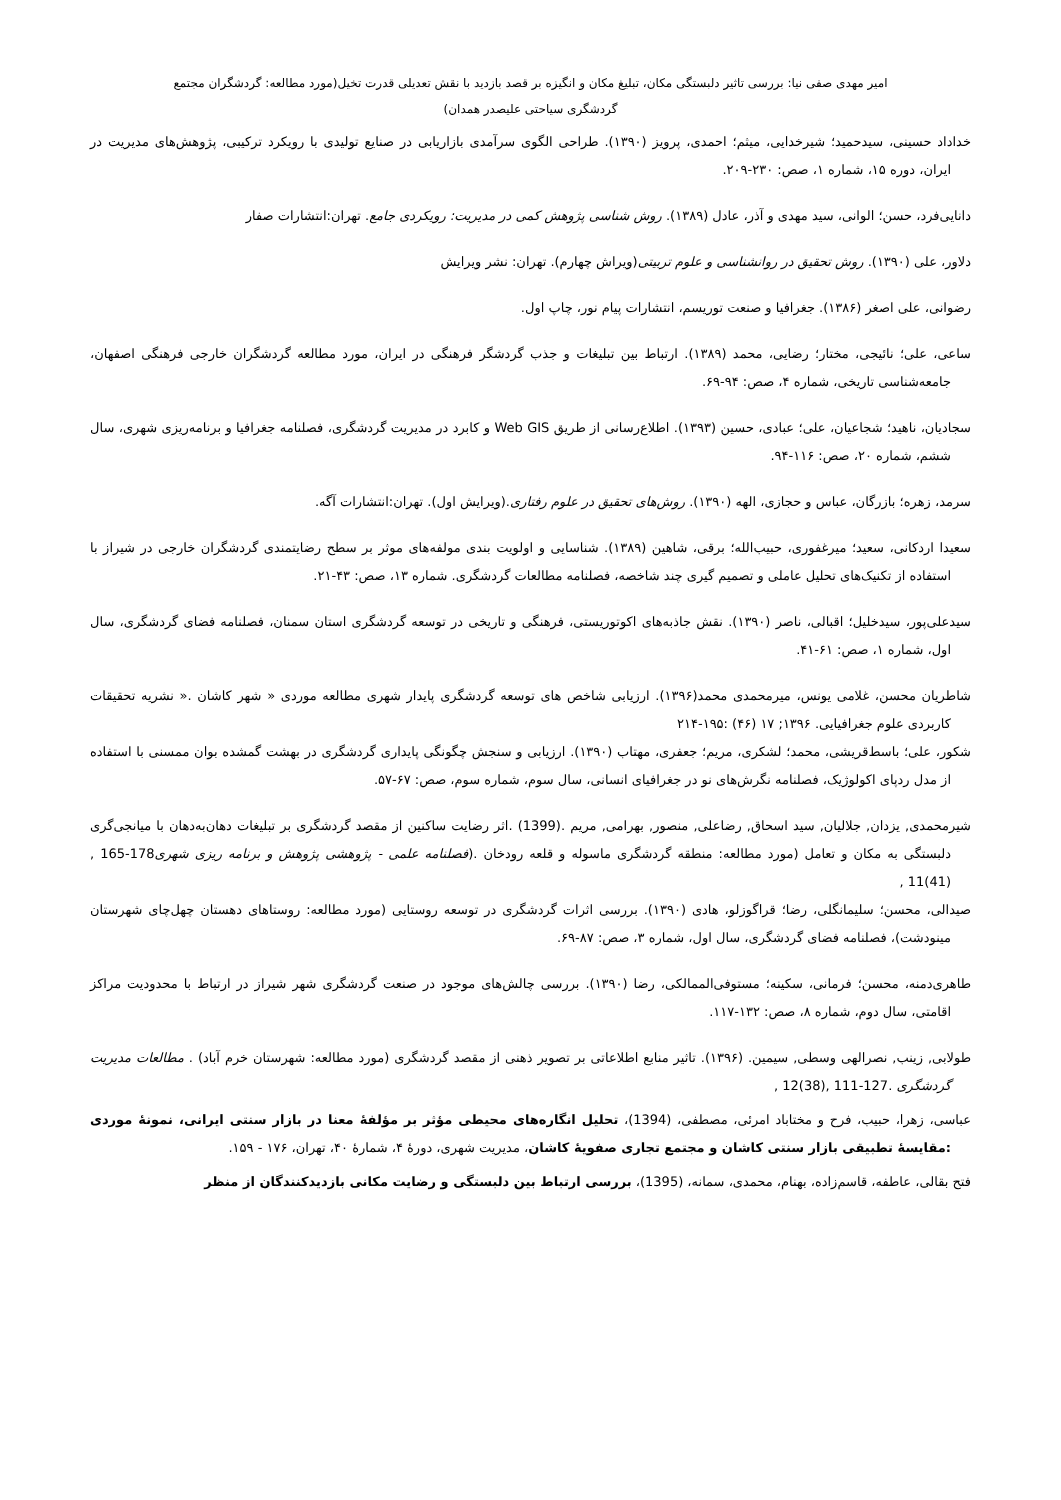امیر مهدی صفی نیا: بررسی تاثیر دلبستگی مکان، تبلیغ مکان و انگیزه بر قصد بازدید با نقش تعدیلی قدرت تخیل(مورد مطالعه: گردشگران مجتمع گردشگری سیاحتی علیصدر همدان)
خداداد حسینی، سیدحمید؛ شیرخدایی، میثم؛ احمدی، پرویز (۱۳۹۰). طراحی الگوی سرآمدی بازاریابی در صنایع تولیدی با رویکرد ترکیبی، پژوهش‌های مدیریت در ایران، دوره ۱۵، شماره ۱، صص: ۲۳۰-۲۰۹.
دانایی‌فرد، حسن؛ الوانی، سید مهدی و آذر، عادل (۱۳۸۹). روش شناسی پژوهش کمی در مدیریت: رویکردی جامع. تهران:انتشارات صفار
دلاور، علی (۱۳۹۰). روش تحقیق در روانشناسی و علوم تربیتی(ویراش چهارم). تهران: نشر ویرایش
رضوانی، علی اصغر (۱۳۸۶). جغرافیا و صنعت توریسم، انتشارات پیام نور، چاپ اول.
ساعی، علی؛ نائیجی، مختار؛ رضایی، محمد (۱۳۸۹). ارتباط بین تبلیغات و جذب گردشگر فرهنگی در ایران، مورد مطالعه گردشگران خارجی فرهنگی اصفهان، جامعه‌شناسی تاریخی، شماره ۴، صص: ۹۴-۶۹.
سجادیان، ناهید؛ شجاعیان، علی؛ عبادی، حسین (۱۳۹۳). اطلاع‌رسانی از طریق Web GIS و کابرد در مدیریت گردشگری، فصلنامه جغرافیا و برنامه‌ریزی شهری، سال ششم، شماره ۲۰، صص: ۱۱۶-۹۴.
سرمد، زهره؛ بازرگان، عباس و حجازی، الهه (۱۳۹۰). روش‌های تحقیق در علوم رفتاری.(ویرایش اول). تهران:انتشارات آگه.
سعیدا اردکانی، سعید؛ میرغفوری، حبیب‌الله؛ برقی، شاهین (۱۳۸۹). شناسایی و اولویت بندی مولفه‌های موثر بر سطح رضایتمندی گردشگران خارجی در شیراز با استفاده از تکنیک‌های تحلیل عاملی و تصمیم گیری چند شاخصه، فصلنامه مطالعات گردشگری. شماره ۱۳، صص: ۴۳-۲۱.
سیدعلی‌پور، سیدخلیل؛ اقبالی، ناصر (۱۳۹۰). نقش جاذبه‌های اکوتوریستی، فرهنگی و تاریخی در توسعه گردشگری استان سمنان، فصلنامه فضای گردشگری، سال اول، شماره ۱، صص: ۶۱-۴۱.
شاطریان محسن، غلامی یونس، میرمحمدی محمد(۱۳۹۶). ارزیابی شاخص های توسعه گردشگری پایدار شهری مطالعه موردی « شهر کاشان .« نشریه تحقیقات کاربردی علوم جغرافیایی. ۱۳۹۶; ۱۷ (۴۶) :۱۹۵-۲۱۴
شکور، علی؛ باسط‌قریشی، محمد؛ لشکری، مریم؛ جعفری، مهتاب (۱۳۹۰). ارزیابی و سنجش چگونگی پایداری گردشگری در بهشت گمشده بوان ممسنی با استفاده از مدل ردپای اکولوژیک، فصلنامه نگرش‌های نو در جغرافیای انسانی، سال سوم، شماره سوم، صص: ۶۷-۵۷.
شیرمحمدی, یزدان, جلالیان, سید اسحاق, رضاعلی, منصور, بهرامی, مریم .(1399) .اثر رضایت ساکنین از مقصد گردشگری بر تبلیغات دهان‌به‌دهان با میانجی‌گری دلبستگی به مکان و تعامل (مورد مطالعه: منطقه گردشگری ماسوله و قلعه رودخان .(فصلنامه علمی - پژوهشی پژوهش و برنامه ریزی شهری178-165 ,(41)11 ,
صیدالی، محسن؛ سلیمانگلی، رضا؛ قراگوزلو، هادی (۱۳۹۰). بررسی اثرات گردشگری در توسعه روستایی (مورد مطالعه: روستاهای دهستان چهل‌چای شهرستان مینودشت)، فصلنامه فضای گردشگری، سال اول، شماره ۳، صص: ۸۷-۶۹.
طاهری‌دمنه، محسن؛ فرمانی، سکینه؛ مستوفی‌الممالکی، رضا (۱۳۹۰). بررسی چالش‌های موجود در صنعت گردشگری شهر شیراز در ارتباط با محدودیت مراکز اقامتی، سال دوم، شماره ۸، صص: ۱۳۲-۱۱۷.
طولابی, زینب, نصرالهی وسطی, سیمین. (۱۳۹۶). تاثیر منابع اطلاعاتی بر تصویر ذهنی از مقصد گردشگری (مورد مطالعه: شهرستان خرم آباد) . مطالعات مدیریت گردشگری .127-111 ,(38)12 ,
عباسی، زهرا، حبیب، فرح و مختاباد امرئی، مصطفی، (1394)، تحلیل انگاره‌های محیطی مؤثر بر مؤلفهٔ معنا در بازار سنتی ایرانی، نمونهٔ موردی :مقایسهٔ تطبیقی بازار سنتی کاشان و مجتمع تجاری صفویهٔ کاشان، مدیریت شهری، دورهٔ ۴، شمارهٔ ۴۰، تهران، ۱۷۶ - ۱۵۹.
فتح بقالی، عاطفه، قاسم‌زاده، بهنام، محمدی، سمانه، (1395)، بررسی ارتباط بین دلبستگی و رضایت مکانی بازدیدکنندگان از منظر